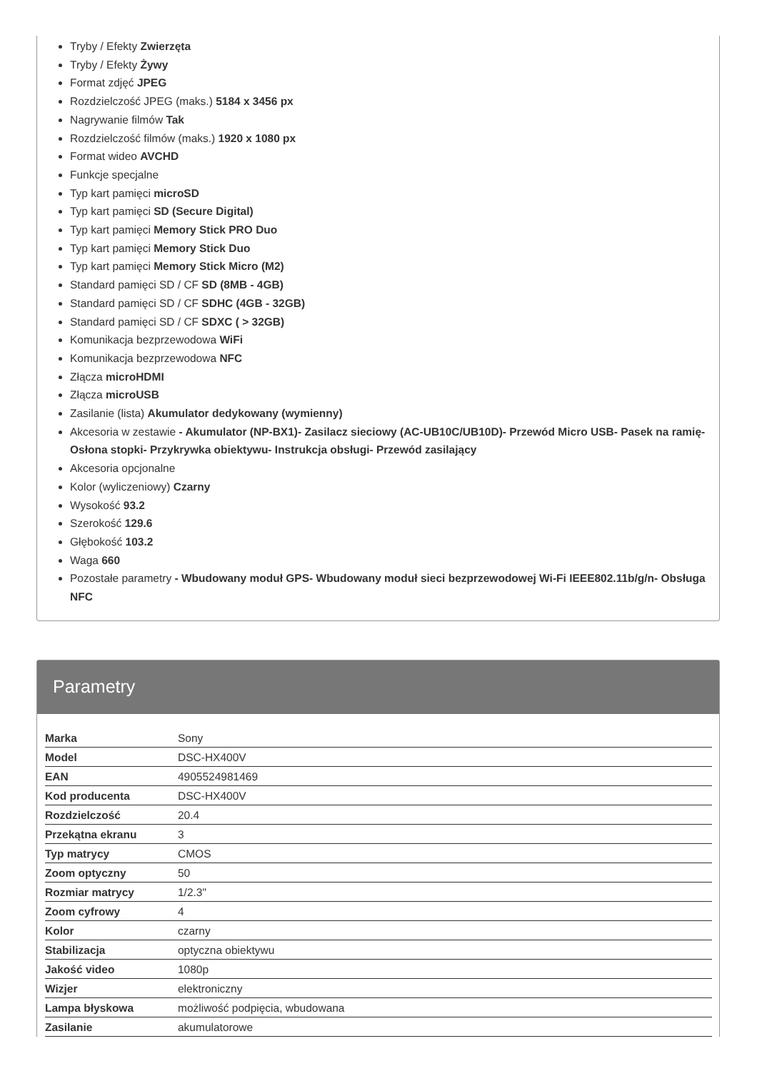Tryby / Efekty Zwierzęta
Tryby / Efekty Żywy
Format zdjęć JPEG
Rozdzielczość JPEG (maks.) 5184 x 3456 px
Nagrywanie filmów Tak
Rozdzielczość filmów (maks.) 1920 x 1080 px
Format wideo AVCHD
Funkcje specjalne
Typ kart pamięci microSD
Typ kart pamięci SD (Secure Digital)
Typ kart pamięci Memory Stick PRO Duo
Typ kart pamięci Memory Stick Duo
Typ kart pamięci Memory Stick Micro (M2)
Standard pamięci SD / CF SD (8MB - 4GB)
Standard pamięci SD / CF SDHC (4GB - 32GB)
Standard pamięci SD / CF SDXC ( > 32GB)
Komunikacja bezprzewodowa WiFi
Komunikacja bezprzewodowa NFC
Złącza microHDMI
Złącza microUSB
Zasilanie (lista) Akumulator dedykowany (wymienny)
Akcesoria w zestawie - Akumulator (NP-BX1)- Zasilacz sieciowy (AC-UB10C/UB10D)- Przewód Micro USB- Pasek na ramię- Osłona stopki- Przykrywka obiektywu- Instrukcja obsługi- Przewód zasilający
Akcesoria opcjonalne
Kolor (wyliczeniowy) Czarny
Wysokość 93.2
Szerokość 129.6
Głębokość 103.2
Waga 660
Pozostałe parametry - Wbudowany moduł GPS- Wbudowany moduł sieci bezprzewodowej Wi-Fi IEEE802.11b/g/n- Obsługa NFC
Parametry
| Marka | Sony |
| Model | DSC-HX400V |
| EAN | 4905524981469 |
| Kod producenta | DSC-HX400V |
| Rozdzielczość | 20.4 |
| Przekątna ekranu | 3 |
| Typ matrycy | CMOS |
| Zoom optyczny | 50 |
| Rozmiar matrycy | 1/2.3" |
| Zoom cyfrowy | 4 |
| Kolor | czarny |
| Stabilizacja | optyczna obiektywu |
| Jakość video | 1080p |
| Wizjer | elektroniczny |
| Lampa błyskowa | możliwość podpięcia, wbudowana |
| Zasilanie | akumulatorowe |